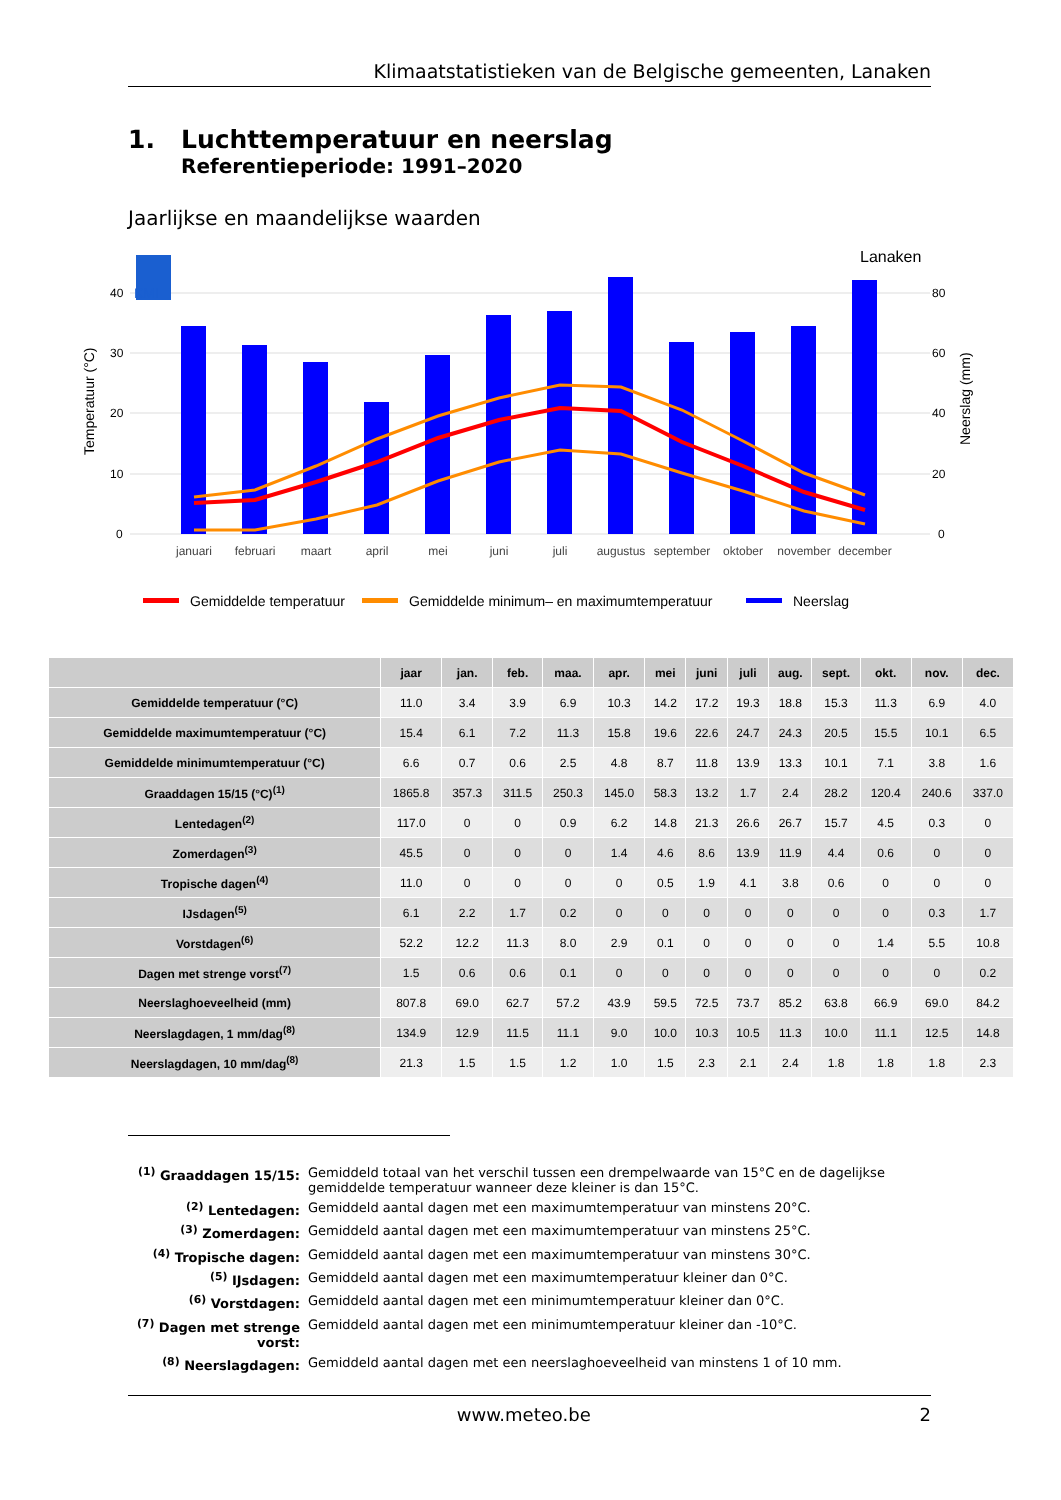Klimaatstatistieken van de Belgische gemeenten, Lanaken
1. Luchttemperatuur en neerslag
Referentieperiode: 1991–2020
Jaarlijkse en maandelijkse waarden
Lanaken
40
30
20
10
0
80
60
40
20
0
Temperatuur (°C)
Neerslag (mm)
KMI
januari
februari
maart
april
mei
juni
juli
augustus
september
oktober
november
december
Gemiddelde temperatuur
Gemiddelde minimum– en maximumtemperatuur
Neerslag
| | jaar | jan. | feb. | maa. | apr. | mei | juni | juli | aug. | sept. | okt. | nov. | dec. |
| --- | --- | --- | --- | --- | --- | --- | --- | --- | --- | --- | --- | --- | --- |
| Gemiddelde temperatuur (°C) | 11.0 | 3.4 | 3.9 | 6.9 | 10.3 | 14.2 | 17.2 | 19.3 | 18.8 | 15.3 | 11.3 | 6.9 | 4.0 |
| Gemiddelde maximumtemperatuur (°C) | 15.4 | 6.1 | 7.2 | 11.3 | 15.8 | 19.6 | 22.6 | 24.7 | 24.3 | 20.5 | 15.5 | 10.1 | 6.5 |
| Gemiddelde minimumtemperatuur (°C) | 6.6 | 0.7 | 0.6 | 2.5 | 4.8 | 8.7 | 11.8 | 13.9 | 13.3 | 10.1 | 7.1 | 3.8 | 1.6 |
| Graaddagen 15/15 (°C)<sup>(1)</sup> | 1865.8 | 357.3 | 311.5 | 250.3 | 145.0 | 58.3 | 13.2 | 1.7 | 2.4 | 28.2 | 120.4 | 240.6 | 337.0 |
| Lentedagen<sup>(2)</sup> | 117.0 | 0 | 0 | 0.9 | 6.2 | 14.8 | 21.3 | 26.6 | 26.7 | 15.7 | 4.5 | 0.3 | 0 |
| Zomerdagen<sup>(3)</sup> | 45.5 | 0 | 0 | 0 | 1.4 | 4.6 | 8.6 | 13.9 | 11.9 | 4.4 | 0.6 | 0 | 0 |
| Tropische dagen<sup>(4)</sup> | 11.0 | 0 | 0 | 0 | 0 | 0.5 | 1.9 | 4.1 | 3.8 | 0.6 | 0 | 0 | 0 |
| IJsdagen<sup>(5)</sup> | 6.1 | 2.2 | 1.7 | 0.2 | 0 | 0 | 0 | 0 | 0 | 0 | 0 | 0.3 | 1.7 |
| Vorstdagen<sup>(6)</sup> | 52.2 | 12.2 | 11.3 | 8.0 | 2.9 | 0.1 | 0 | 0 | 0 | 0 | 1.4 | 5.5 | 10.8 |
| Dagen met strenge vorst<sup>(7)</sup> | 1.5 | 0.6 | 0.6 | 0.1 | 0 | 0 | 0 | 0 | 0 | 0 | 0 | 0 | 0.2 |
| Neerslaghoeveelheid (mm) | 807.8 | 69.0 | 62.7 | 57.2 | 43.9 | 59.5 | 72.5 | 73.7 | 85.2 | 63.8 | 66.9 | 69.0 | 84.2 |
| Neerslagdagen, 1 mm/dag<sup>(8)</sup> | 134.9 | 12.9 | 11.5 | 11.1 | 9.0 | 10.0 | 10.3 | 10.5 | 11.3 | 10.0 | 11.1 | 12.5 | 14.8 |
| Neerslagdagen, 10 mm/dag<sup>(8)</sup> | 21.3 | 1.5 | 1.5 | 1.2 | 1.0 | 1.5 | 2.3 | 2.1 | 2.4 | 1.8 | 1.8 | 1.8 | 2.3 |
<sup>(1)</sup> Graaddagen 15/15: Gemiddeld totaal van het verschil tussen een drempelwaarde van 15°C en de dagelijkse gemiddelde temperatuur wanneer deze kleiner is dan 15°C.
<sup>(2)</sup> Lentedagen: Gemiddeld aantal dagen met een maximumtemperatuur van minstens 20°C.
<sup>(3)</sup> Zomerdagen: Gemiddeld aantal dagen met een maximumtemperatuur van minstens 25°C.
<sup>(4)</sup> Tropische dagen: Gemiddeld aantal dagen met een maximumtemperatuur van minstens 30°C.
<sup>(5)</sup> IJsdagen: Gemiddeld aantal dagen met een maximumtemperatuur kleiner dan 0°C.
<sup>(6)</sup> Vorstdagen: Gemiddeld aantal dagen met een minimumtemperatuur kleiner dan 0°C.
<sup>(7)</sup> Dagen met strenge vorst: Gemiddeld aantal dagen met een minimumtemperatuur kleiner dan -10°C.
<sup>(8)</sup> Neerslagdagen: Gemiddeld aantal dagen met een neerslaghoeveelheid van minstens 1 of 10 mm.
www.meteo.be 2